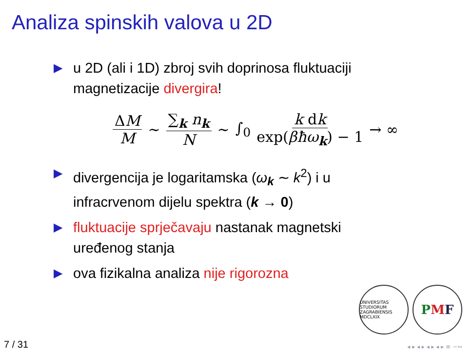Analiza spinskih valova u 2D
▶ u 2D (ali i 1D) zbroj svih doprinosa fluktuaciji magnetizacije divergira!
ΔM M ∼ ∑<sub>k</sub> n<sub>k</sub> N ∼ ∫<sub>0</sub> k dk exp(βħω<sub>k</sub>) − 1 → ∞
▶ divergencija je logaritamska (ω<sub>k</sub> ∼ k<sup>2</sup>) i u infracrvenom dijelu spektra (k → 0)
▶ fluktuacije sprječavaju nastanak magnetski uređenog stanja
▶ ova fizikalna analiza nije rigorozna
UNIVERSITAS STUDIORUM ZAGRABIENSIS MDCLXIX
PMF
7 / 31 ◂ ▸ ◂ ▸ ◂ ▸ ◂ ▸ ≡ ∽∾